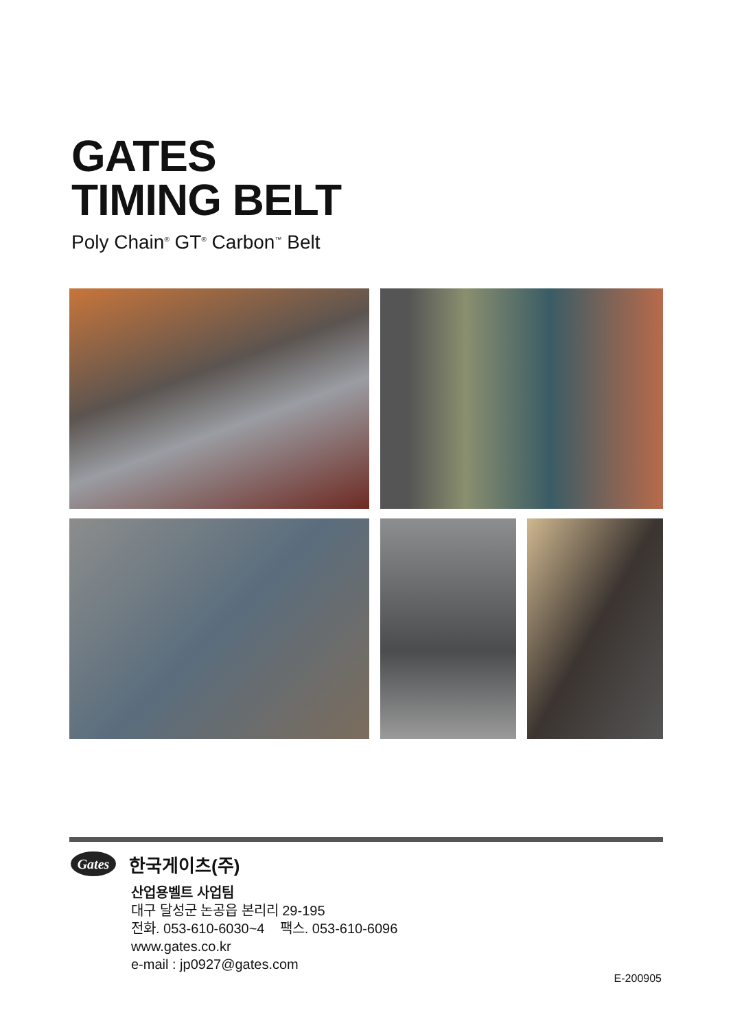GATES
TIMING BELT
Poly Chain<sup>®</sup> GT<sup>®</sup> Carbon<sup>™</sup> Belt
Gates 한국게이츠(주)
산업용벨트 사업팀
대구 달성군 논공읍 본리리 29-195
전화. 053-610-6030~4 팩스. 053-610-6096
www.gates.co.kr
e-mail : jp0927@gates.com
E-200905